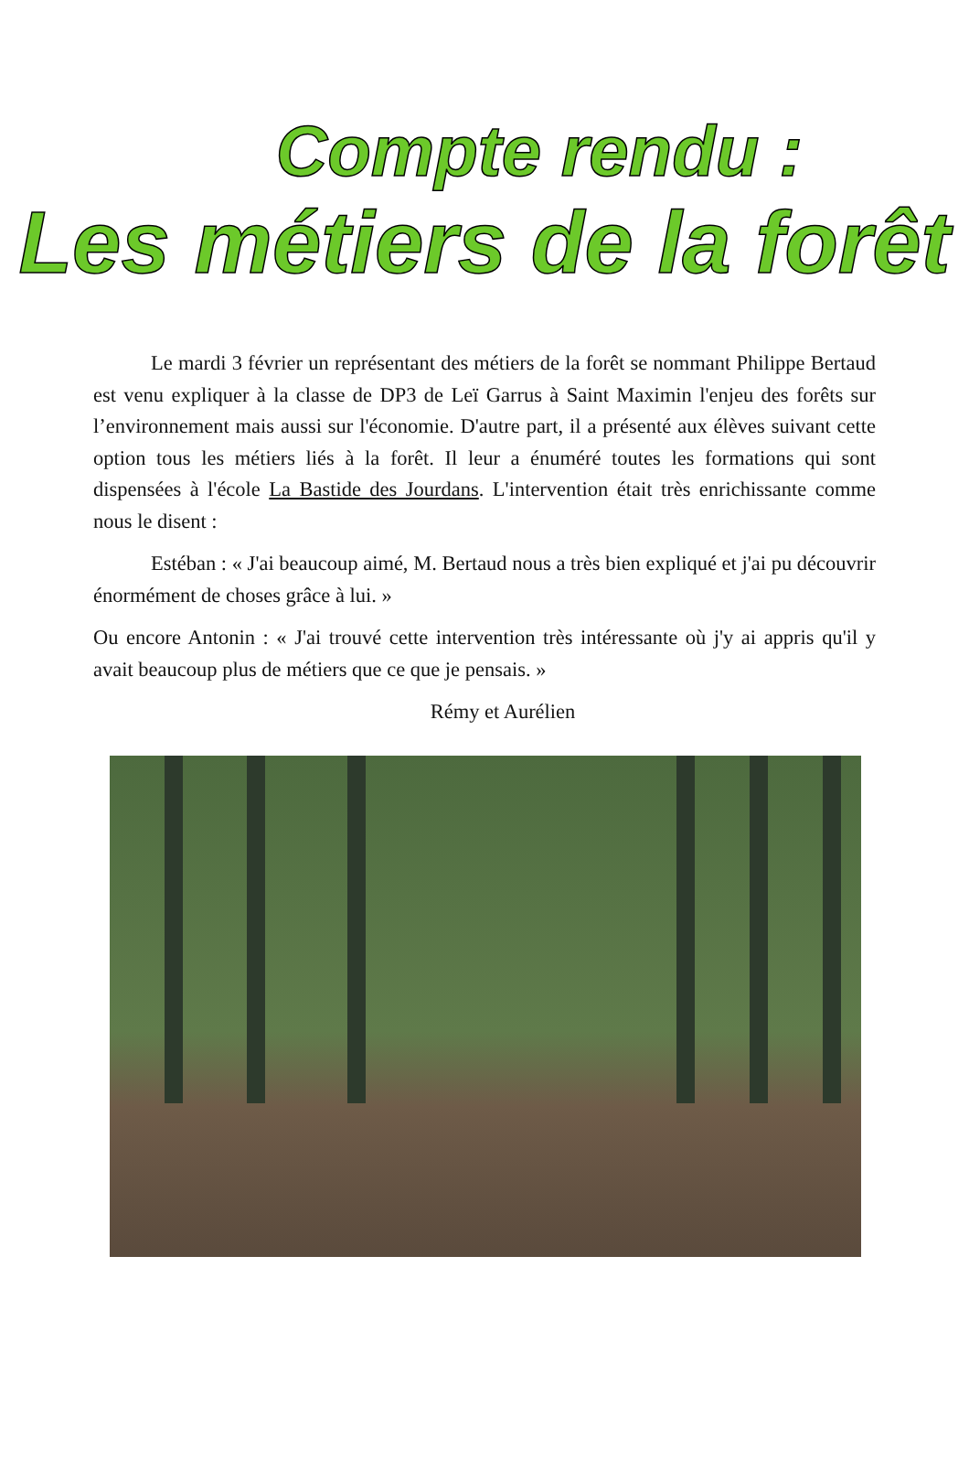Compte rendu :
Les métiers de la forêt
Le mardi 3 février un représentant des métiers de la forêt se nommant Philippe Bertaud est venu expliquer à la classe de DP3 de Leï Garrus à Saint Maximin l'enjeu des forêts sur l’environnement mais aussi sur l'économie. D'autre part, il a présenté aux élèves suivant cette option tous les métiers liés à la forêt. Il leur a énuméré toutes les formations qui sont dispensées à l'école La Bastide des Jourdans. L'intervention était très enrichissante comme nous le disent :
Estéban : « J'ai beaucoup aimé, M. Bertaud nous a très bien expliqué et j'ai pu découvrir énormément de choses grâce à lui. »
Ou encore Antonin : « J'ai trouvé cette intervention très intéressante où j'y ai appris qu'il y avait beaucoup plus de métiers que ce que je pensais. »
Rémy et Aurélien